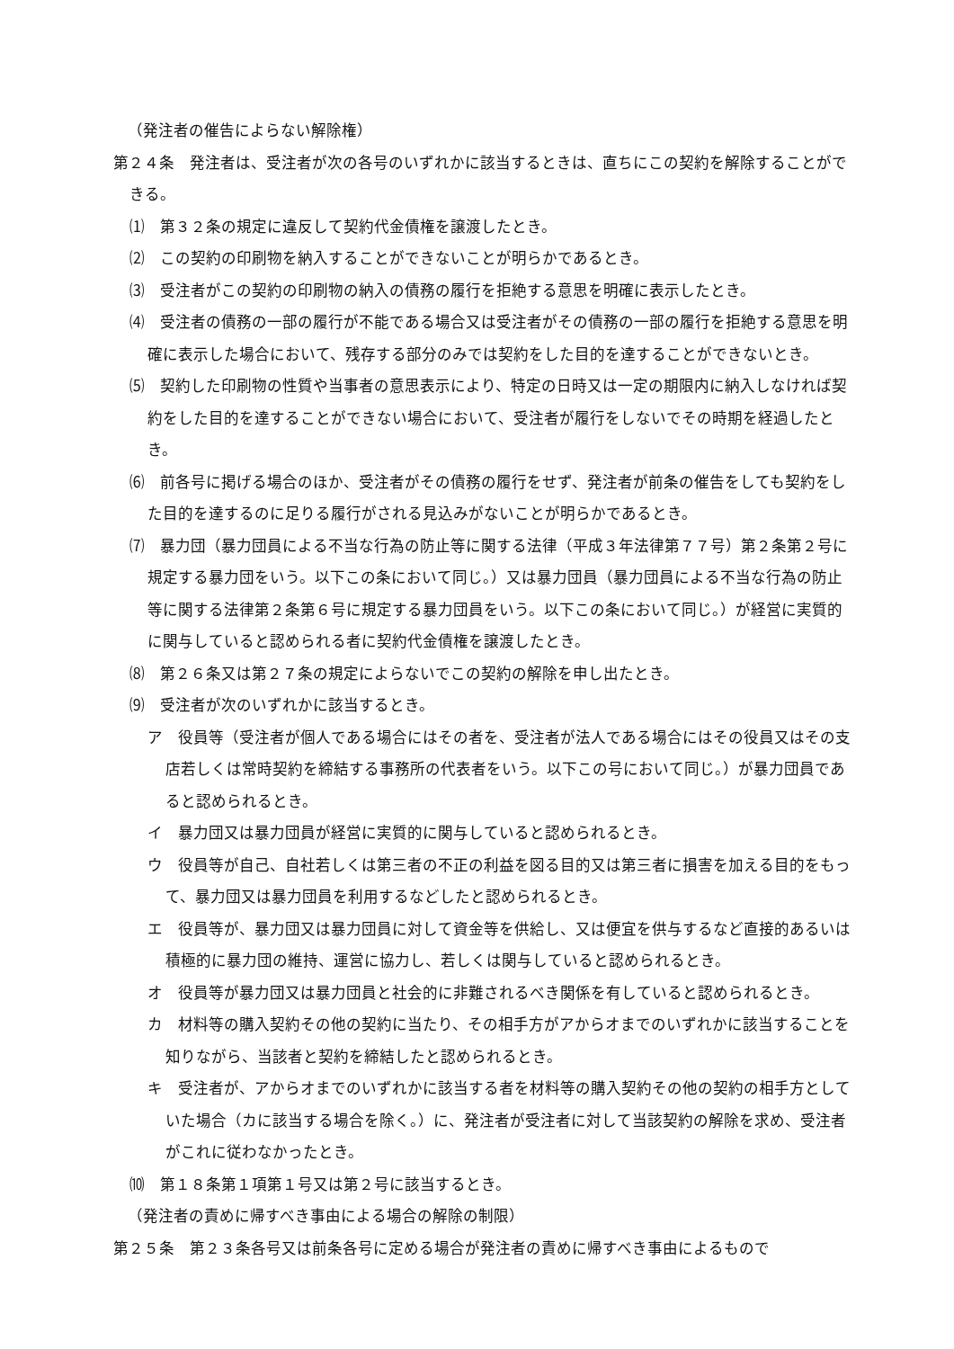（発注者の催告によらない解除権）
第２４条　発注者は、受注者が次の各号のいずれかに該当するときは、直ちにこの契約を解除することができる。
⑴　第３２条の規定に違反して契約代金債権を譲渡したとき。
⑵　この契約の印刷物を納入することができないことが明らかであるとき。
⑶　受注者がこの契約の印刷物の納入の債務の履行を拒絶する意思を明確に表示したとき。
⑷　受注者の債務の一部の履行が不能である場合又は受注者がその債務の一部の履行を拒絶する意思を明確に表示した場合において、残存する部分のみでは契約をした目的を達することができないとき。
⑸　契約した印刷物の性質や当事者の意思表示により、特定の日時又は一定の期限内に納入しなければ契約をした目的を達することができない場合において、受注者が履行をしないでその時期を経過したとき。
⑹　前各号に掲げる場合のほか、受注者がその債務の履行をせず、発注者が前条の催告をしても契約をした目的を達するのに足りる履行がされる見込みがないことが明らかであるとき。
⑺　暴力団（暴力団員による不当な行為の防止等に関する法律（平成３年法律第７７号）第２条第２号に規定する暴力団をいう。以下この条において同じ。）又は暴力団員（暴力団員による不当な行為の防止等に関する法律第２条第６号に規定する暴力団員をいう。以下この条において同じ。）が経営に実質的に関与していると認められる者に契約代金債権を譲渡したとき。
⑻　第２６条又は第２７条の規定によらないでこの契約の解除を申し出たとき。
⑼　受注者が次のいずれかに該当するとき。
ア　役員等（受注者が個人である場合にはその者を、受注者が法人である場合にはその役員又はその支店若しくは常時契約を締結する事務所の代表者をいう。以下この号において同じ。）が暴力団員であると認められるとき。
イ　暴力団又は暴力団員が経営に実質的に関与していると認められるとき。
ウ　役員等が自己、自社若しくは第三者の不正の利益を図る目的又は第三者に損害を加える目的をもって、暴力団又は暴力団員を利用するなどしたと認められるとき。
エ　役員等が、暴力団又は暴力団員に対して資金等を供給し、又は便宜を供与するなど直接的あるいは積極的に暴力団の維持、運営に協力し、若しくは関与していると認められるとき。
オ　役員等が暴力団又は暴力団員と社会的に非難されるべき関係を有していると認められるとき。
カ　材料等の購入契約その他の契約に当たり、その相手方がアからオまでのいずれかに該当することを知りながら、当該者と契約を締結したと認められるとき。
キ　受注者が、アからオまでのいずれかに該当する者を材料等の購入契約その他の契約の相手方としていた場合（カに該当する場合を除く。）に、発注者が受注者に対して当該契約の解除を求め、受注者がこれに従わなかったとき。
⑽　第１８条第１項第１号又は第２号に該当するとき。
（発注者の責めに帰すべき事由による場合の解除の制限）
第２５条　第２３条各号又は前条各号に定める場合が発注者の責めに帰すべき事由によるもので